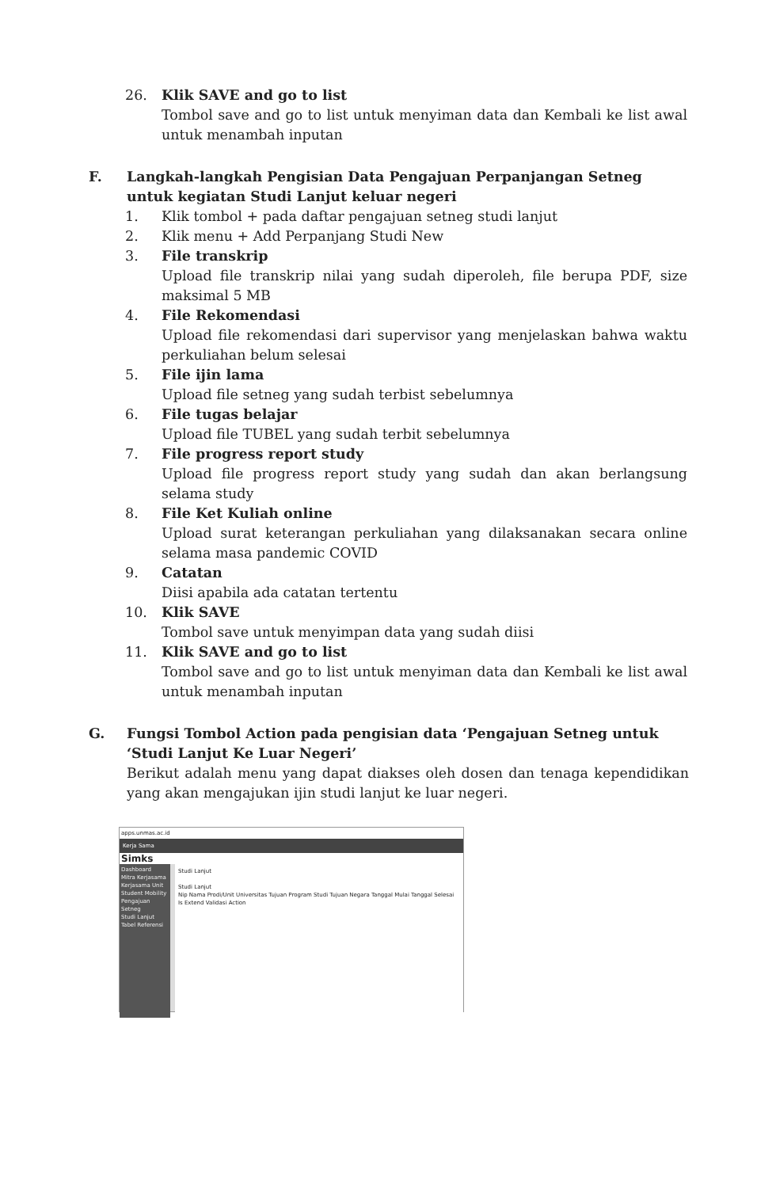26. Klik SAVE and go to list
Tombol save and go to list untuk menyiman data dan Kembali ke list awal untuk menambah inputan
F. Langkah-langkah Pengisian Data Pengajuan Perpanjangan Setneg untuk kegiatan Studi Lanjut keluar negeri
1. Klik tombol + pada daftar pengajuan setneg studi lanjut
2. Klik menu + Add Perpanjang Studi New
3. File transkrip
Upload file transkrip nilai yang sudah diperoleh, file berupa PDF, size maksimal 5 MB
4. File Rekomendasi
Upload file rekomendasi dari supervisor yang menjelaskan bahwa waktu perkuliahan belum selesai
5. File ijin lama
Upload file setneg yang sudah terbist sebelumnya
6. File tugas belajar
Upload file TUBEL yang sudah terbit sebelumnya
7. File progress report study
Upload file progress report study yang sudah dan akan berlangsung selama study
8. File Ket Kuliah online
Upload surat keterangan perkuliahan yang dilaksanakan secara online selama masa pandemic COVID
9. Catatan
Diisi apabila ada catatan tertentu
10. Klik SAVE
Tombol save untuk menyimpan data yang sudah diisi
11. Klik SAVE and go to list
Tombol save and go to list untuk menyiman data dan Kembali ke list awal untuk menambah inputan
G. Fungsi Tombol Action pada pengisian data ‘Pengajuan Setneg untuk ‘Studi Lanjut Ke Luar Negeri’
Berikut adalah menu yang dapat diakses oleh dosen dan tenaga kependidikan yang akan mengajukan ijin studi lanjut ke luar negeri.
apps.unmas.ac.id
Kerja Sama
Simks
Dashboard
Mitra Kerjasama
Kerjasama Unit
Student Mobility
Pengajuan Setneg
Studi Lanjut
Tabel Referensi
Studi Lanjut
Studi Lanjut
Nip Nama Prodi/Unit Universitas Tujuan Program Studi Tujuan Negara Tanggal Mulai Tanggal Selesai Is Extend Validasi Action